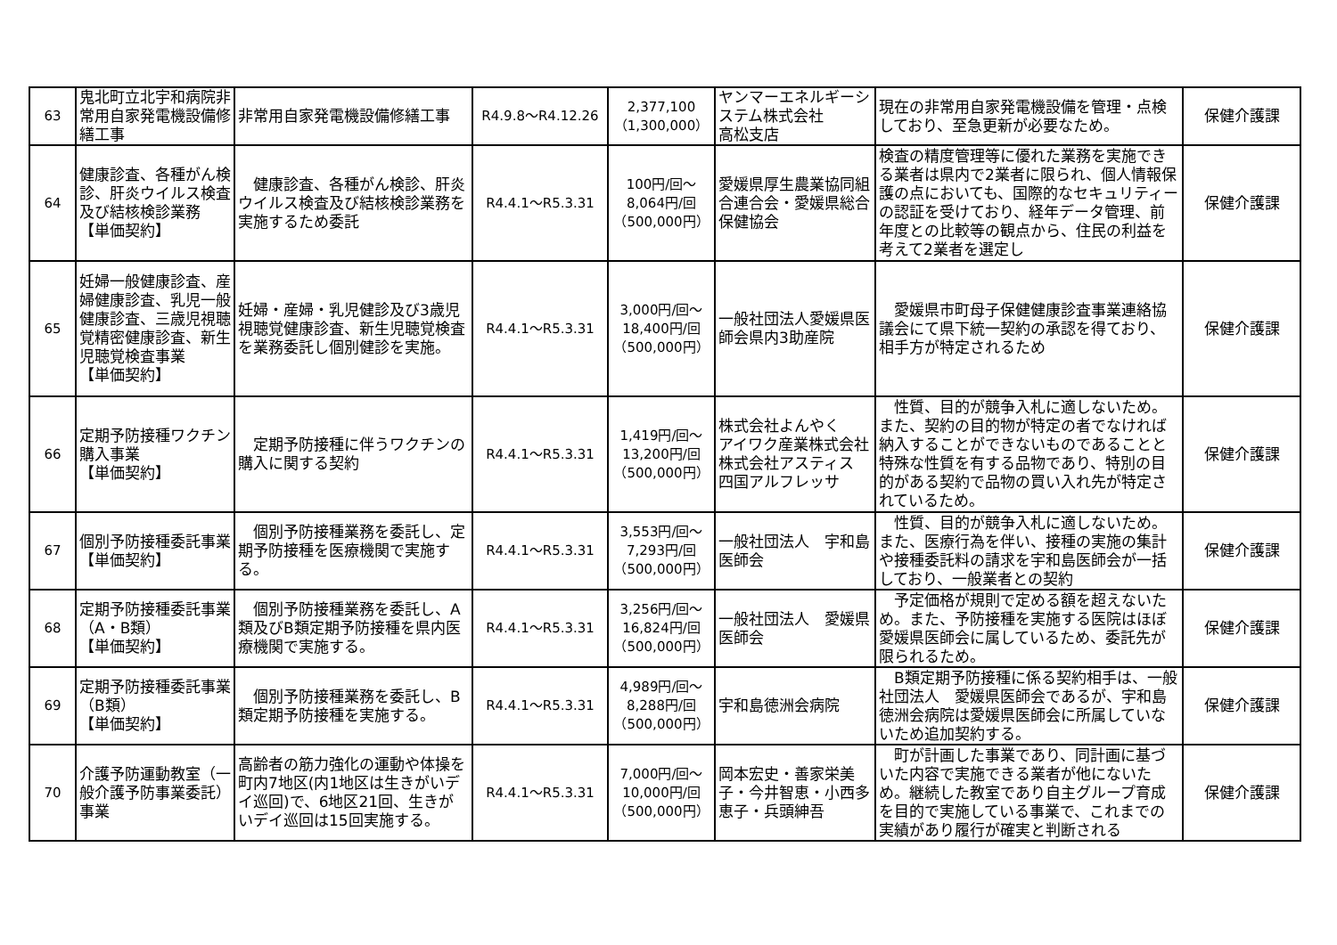| 63 | 鬼北町立北宇和病院非常用自家発電機設備修繕工事 | 非常用自家発電機設備修繕工事 | R4.9.8～R4.12.26 | 2,377,100 （1,300,000） | ヤンマーエネルギーシステム株式会社 高松支店 | 現在の非常用自家発電機設備を管理・点検しており、至急更新が必要なため。 | 保健介護課 |
| 64 | 健康診査、各種がん検診、肝炎ウイルス検査及び結核検診業務 【単価契約】 | 健康診査、各種がん検診、肝炎ウイルス検査及び結核検診業務を実施するため委託 | R4.4.1～R5.3.31 | 100円/回～ 8,064円/回 （500,000円） | 愛媛県厚生農業協同組合連合会・愛媛県総合保健協会 | 検査の精度管理等に優れた業務を実施できる業者は県内で2業者に限られ、個人情報保護の点においても、国際的なセキュリティーの認証を受けており、経年データ管理、前年度との比較等の観点から、住民の利益を考えて2業者を選定し | 保健介護課 |
| 65 | 妊婦一般健康診査、産婦健康診査、乳児一般健康診査、三歳児視聴覚精密健康診査、新生児聴覚検査事業 【単価契約】 | 妊婦・産婦・乳児健診及び3歳児視聴覚健康診査、新生児聴覚検査を業務委託し個別健診を実施。 | R4.4.1～R5.3.31 | 3,000円/回～ 18,400円/回 （500,000円） | 一般社団法人愛媛県医師会県内3助産院 | 愛媛県市町母子保健健康診査事業連絡協議会にて県下統一契約の承認を得ており、相手方が特定されるため | 保健介護課 |
| 66 | 定期予防接種ワクチン購入事業 【単価契約】 | 定期予防接種に伴うワクチンの購入に関する契約 | R4.4.1～R5.3.31 | 1,419円/回～ 13,200円/回 （500,000円） | 株式会社よんやく アイワク産業株式会社 株式会社アスティス 四国アルフレッサ | 性質、目的が競争入札に適しないため。また、契約の目的物が特定の者でなければ納入することができないものであることと特殊な性質を有する品物であり、特別の目的がある契約で品物の買い入れ先が特定されているため。 | 保健介護課 |
| 67 | 個別予防接種委託事業 【単価契約】 | 個別予防接種業務を委託し、定期予防接種を医療機関で実施する。 | R4.4.1～R5.3.31 | 3,553円/回～ 7,293円/回 （500,000円） | 一般社団法人 宇和島医師会 | 性質、目的が競争入札に適しないため。また、医療行為を伴い、接種の実施の集計や接種委託料の請求を宇和島医師会が一括しており、一般業者との契約 | 保健介護課 |
| 68 | 定期予防接種委託事業（A・B類） 【単価契約】 | 個別予防接種業務を委託し、A類及びB類定期予防接種を県内医療機関で実施する。 | R4.4.1～R5.3.31 | 3,256円/回～ 16,824円/回 （500,000円） | 一般社団法人 愛媛県医師会 | 予定価格が規則で定める額を超えないため。また、予防接種を実施する医院はほぼ愛媛県医師会に属しているため、委託先が限られるため。 | 保健介護課 |
| 69 | 定期予防接種委託事業（B類） 【単価契約】 | 個別予防接種業務を委託し、B類定期予防接種を実施する。 | R4.4.1～R5.3.31 | 4,989円/回～ 8,288円/回 （500,000円） | 宇和島徳洲会病院 | B類定期予防接種に係る契約相手は、一般社団法人 愛媛県医師会であるが、宇和島徳洲会病院は愛媛県医師会に所属していないため追加契約する。 | 保健介護課 |
| 70 | 介護予防運動教室（一般介護予防事業委託）事業 | 高齢者の筋力強化の運動や体操を町内7地区(内1地区は生きがいデイ巡回)で、6地区21回、生きがいデイ巡回は15回実施する。 | R4.4.1～R5.3.31 | 7,000円/回～ 10,000円/回 （500,000円） | 岡本宏史・善家栄美子・今井智恵・小西多恵子・兵頭紳吾 | 町が計画した事業であり、同計画に基づいた内容で実施できる業者が他にないため。継続した教室であり自主グループ育成を目的で実施している事業で、これまでの実績があり履行が確実と判断される | 保健介護課 |